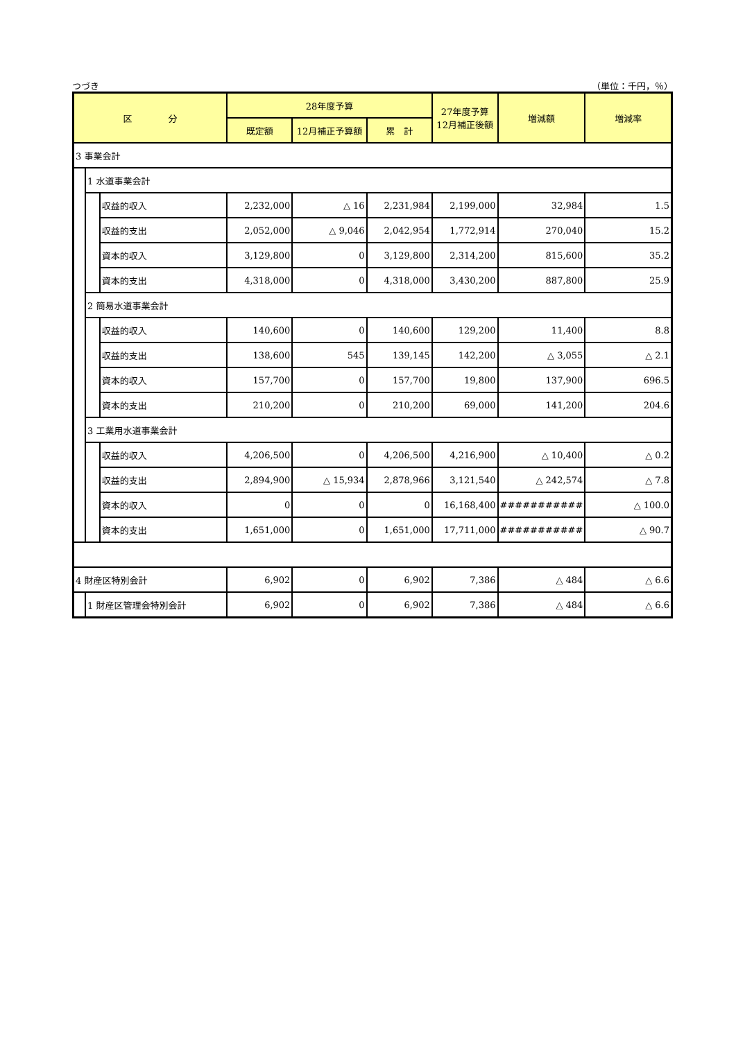つづき （単位：千円，％）
| 区 分 | | | 28年度予算 | | | 27年度予算 12月補正後額 | 増減額 | 増減率 |
| --- | --- | --- | --- | --- | --- | --- | --- | --- |
| | | | 既定額 | 12月補正予算額 | 累 計 | | | |
| 3 事業会計 | | | | | | | | |
| | 1 水道事業会計 | | | | | | | |
| | | 収益的収入 | 2,232,000 | △ 16 | 2,231,984 | 2,199,000 | 32,984 | 1.5 |
| | | 収益的支出 | 2,052,000 | △ 9,046 | 2,042,954 | 1,772,914 | 270,040 | 15.2 |
| | | 資本的収入 | 3,129,800 | 0 | 3,129,800 | 2,314,200 | 815,600 | 35.2 |
| | | 資本的支出 | 4,318,000 | 0 | 4,318,000 | 3,430,200 | 887,800 | 25.9 |
| | 2 簡易水道事業会計 | | | | | | | |
| | | 収益的収入 | 140,600 | 0 | 140,600 | 129,200 | 11,400 | 8.8 |
| | | 収益的支出 | 138,600 | 545 | 139,145 | 142,200 | △ 3,055 | △ 2.1 |
| | | 資本的収入 | 157,700 | 0 | 157,700 | 19,800 | 137,900 | 696.5 |
| | | 資本的支出 | 210,200 | 0 | 210,200 | 69,000 | 141,200 | 204.6 |
| | 3 工業用水道事業会計 | | | | | | | |
| | | 収益的収入 | 4,206,500 | 0 | 4,206,500 | 4,216,900 | △ 10,400 | △ 0.2 |
| | | 収益的支出 | 2,894,900 | △ 15,934 | 2,878,966 | 3,121,540 | △ 242,574 | △ 7.8 |
| | | 資本的収入 | 0 | 0 | 0 | 16,168,400 | ########### | △ 100.0 |
| | | 資本的支出 | 1,651,000 | 0 | 1,651,000 | 17,711,000 | ########### | △ 90.7 |
| 4 財産区特別会計 | | | 6,902 | 0 | 6,902 | 7,386 | △ 484 | △ 6.6 |
| | 1 財産区管理会特別会計 | | 6,902 | 0 | 6,902 | 7,386 | △ 484 | △ 6.6 |